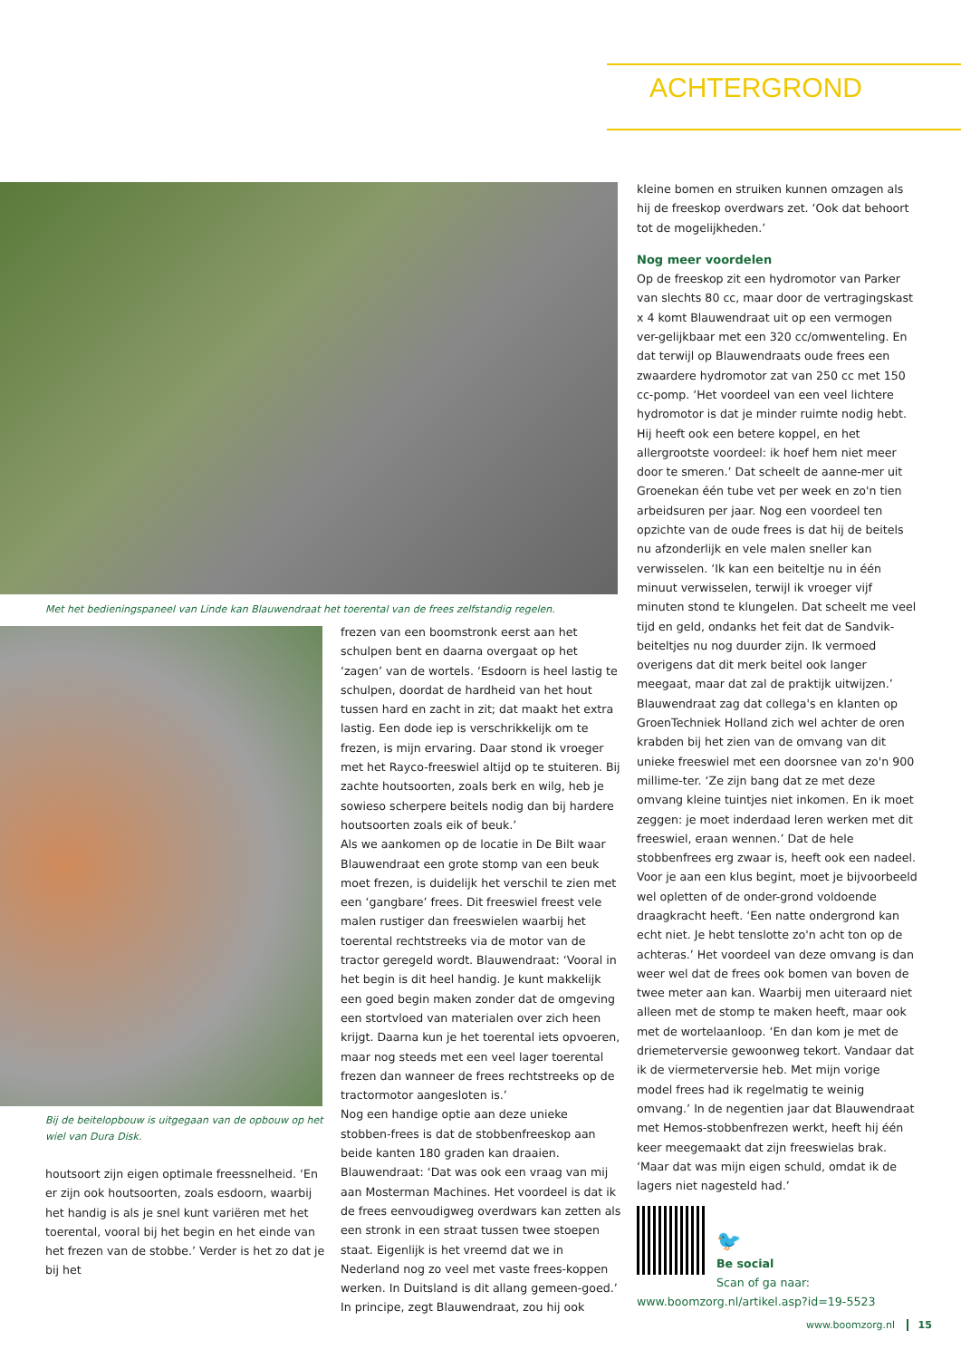ACHTERGROND
Met het bedieningspaneel van Linde kan Blauwendraat het toerental van de frees zelfstandig regelen.
Bij de beitelopbouw is uitgegaan van de opbouw op het wiel van Dura Disk.
houtsoort zijn eigen optimale freessnelheid. ‘En er zijn ook houtsoorten, zoals esdoorn, waarbij het handig is als je snel kunt variëren met het toerental, vooral bij het begin en het einde van het frezen van de stobbe.’ Verder is het zo dat je bij het
frezen van een boomstronk eerst aan het schulpen bent en daarna overgaat op het ‘zagen’ van de wortels. ‘Esdoorn is heel lastig te schulpen, doordat de hardheid van het hout tussen hard en zacht in zit; dat maakt het extra lastig. Een dode iep is verschrikkelijk om te frezen, is mijn ervaring. Daar stond ik vroeger met het Rayco-freeswiel altijd op te stuiteren. Bij zachte houtsoorten, zoals berk en wilg, heb je sowieso scherpere beitels nodig dan bij hardere houtsoorten zoals eik of beuk.’
Als we aankomen op de locatie in De Bilt waar Blauwendraat een grote stomp van een beuk moet frezen, is duidelijk het verschil te zien met een ‘gangbare’ frees. Dit freeswiel freest vele malen rustiger dan freeswielen waarbij het toerental rechtstreeks via de motor van de tractor geregeld wordt. Blauwendraat: ‘Vooral in het begin is dit heel handig. Je kunt makkelijk een goed begin maken zonder dat de omgeving een stortvloed van materialen over zich heen krijgt. Daarna kun je het toerental iets opvoeren, maar nog steeds met een veel lager toerental frezen dan wanneer de frees rechtstreeks op de tractormotor aangesloten is.’
Nog een handige optie aan deze unieke stobben-frees is dat de stobbenfreeskop aan beide kanten 180 graden kan draaien. Blauwendraat: ‘Dat was ook een vraag van mij aan Mosterman Machines. Het voordeel is dat ik de frees eenvoudigweg overdwars kan zetten als een stronk in een straat tussen twee stoepen staat. Eigenlijk is het vreemd dat we in Nederland nog zo veel met vaste frees-koppen werken. In Duitsland is dit allang gemeen-goed.’ In principe, zegt Blauwendraat, zou hij ook
kleine bomen en struiken kunnen omzagen als hij de freeskop overdwars zet. ‘Ook dat behoort tot de mogelijkheden.’
Nog meer voordelen
Op de freeskop zit een hydromotor van Parker van slechts 80 cc, maar door de vertragingskast x 4 komt Blauwendraat uit op een vermogen ver-gelijkbaar met een 320 cc/omwenteling. En dat terwijl op Blauwendraats oude frees een zwaardere hydromotor zat van 250 cc met 150 cc-pomp. ‘Het voordeel van een veel lichtere hydromotor is dat je minder ruimte nodig hebt. Hij heeft ook een betere koppel, en het allergrootste voordeel: ik hoef hem niet meer door te smeren.’ Dat scheelt de aanne-mer uit Groenekan één tube vet per week en zo'n tien arbeidsuren per jaar. Nog een voordeel ten opzichte van de oude frees is dat hij de beitels nu afzonderlijk en vele malen sneller kan verwisselen. ‘Ik kan een beiteltje nu in één minuut verwisselen, terwijl ik vroeger vijf minuten stond te klungelen. Dat scheelt me veel tijd en geld, ondanks het feit dat de Sandvik-beiteltjes nu nog duurder zijn. Ik vermoed overigens dat dit merk beitel ook langer meegaat, maar dat zal de praktijk uitwijzen.’
Blauwendraat zag dat collega's en klanten op GroenTechniek Holland zich wel achter de oren krabden bij het zien van de omvang van dit unieke freeswiel met een doorsnee van zo'n 900 millime-ter. ‘Ze zijn bang dat ze met deze omvang kleine tuintjes niet inkomen. En ik moet zeggen: je moet inderdaad leren werken met dit freeswiel, eraan wennen.’ Dat de hele stobbenfrees erg zwaar is, heeft ook een nadeel. Voor je aan een klus begint, moet je bijvoorbeeld wel opletten of de onder-grond voldoende draagkracht heeft. ‘Een natte ondergrond kan echt niet. Je hebt tenslotte zo'n acht ton op de achteras.’ Het voordeel van deze omvang is dan weer wel dat de frees ook bomen van boven de twee meter aan kan. Waarbij men uiteraard niet alleen met de stomp te maken heeft, maar ook met de wortelaanloop. ‘En dan kom je met de driemeterversie gewoonweg tekort. Vandaar dat ik de viermeterversie heb. Met mijn vorige model frees had ik regelmatig te weinig omvang.’ In de negentien jaar dat Blauwendraat met Hemos-stobbenfrezen werkt, heeft hij één keer meegemaakt dat zijn freeswielas brak. ‘Maar dat was mijn eigen schuld, omdat ik de lagers niet nagesteld had.’
🐦
Be social
Scan of ga naar:
www.boomzorg.nl/artikel.asp?id=19-5523
www.boomzorg.nl 15